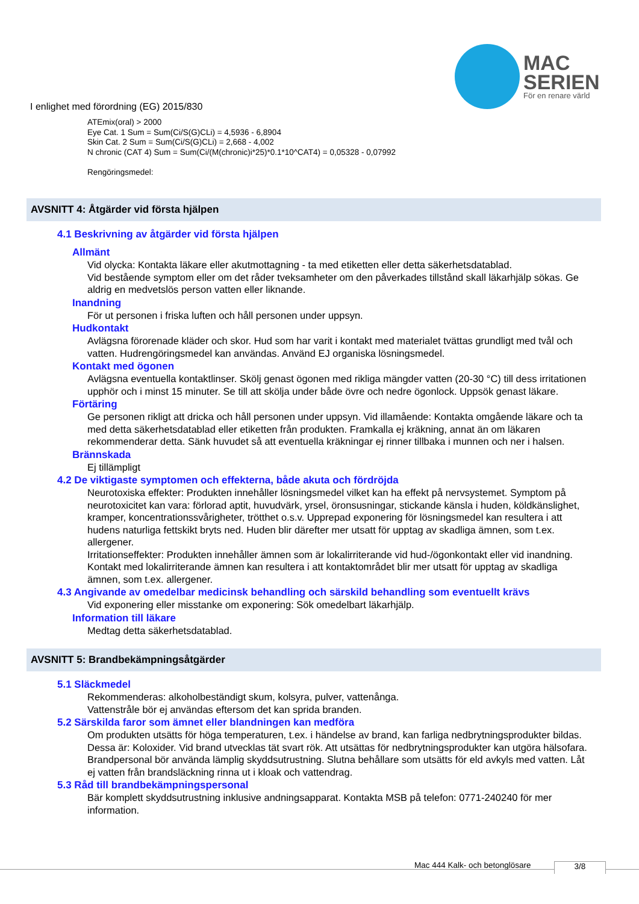MAC
SERIEN
För en renare värld
I enlighet med förordning (EG) 2015/830
ATEmix(oral) > 2000
Eye Cat. 1 Sum = Sum(Ci/S(G)CLi) = 4,5936 - 6,8904
Skin Cat. 2 Sum = Sum(Ci/S(G)CLi) = 2,668 - 4,002
N chronic (CAT 4) Sum = Sum(Ci/(M(chronic)i*25)*0.1*10^CAT4) = 0,05328 - 0,07992
Rengöringsmedel:
AVSNITT 4: Åtgärder vid första hjälpen
4.1 Beskrivning av åtgärder vid första hjälpen
Allmänt
Vid olycka: Kontakta läkare eller akutmottagning - ta med etiketten eller detta säkerhetsdatablad.
Vid bestående symptom eller om det råder tveksamheter om den påverkades tillstånd skall läkarhjälp sökas. Ge aldrig en medvetslös person vatten eller liknande.
Inandning
För ut personen i friska luften och håll personen under uppsyn.
Hudkontakt
Avlägsna förorenade kläder och skor. Hud som har varit i kontakt med materialet tvättas grundligt med tvål och vatten. Hudrengöringsmedel kan användas. Använd EJ organiska lösningsmedel.
Kontakt med ögonen
Avlägsna eventuella kontaktlinser. Skölj genast ögonen med rikliga mängder vatten (20-30 °C) till dess irritationen upphör och i minst 15 minuter. Se till att skölja under både övre och nedre ögonlock. Uppsök genast läkare.
Förtäring
Ge personen rikligt att dricka och håll personen under uppsyn. Vid illamående: Kontakta omgående läkare och ta med detta säkerhetsdatablad eller etiketten från produkten. Framkalla ej kräkning, annat än om läkaren rekommenderar detta. Sänk huvudet så att eventuella kräkningar ej rinner tillbaka i munnen och ner i halsen.
Brännskada
Ej tillämpligt
4.2 De viktigaste symptomen och effekterna, både akuta och fördröjda
Neurotoxiska effekter: Produkten innehåller lösningsmedel vilket kan ha effekt på nervsystemet. Symptom på neurotoxicitet kan vara: förlorad aptit, huvudvärk, yrsel, öronsusningar, stickande känsla i huden, köldkänslighet, kramper, koncentrationssvårigheter, trötthet o.s.v. Upprepad exponering för lösningsmedel kan resultera i att hudens naturliga fettskikt bryts ned. Huden blir därefter mer utsatt för upptag av skadliga ämnen, som t.ex. allergener.
Irritationseffekter: Produkten innehåller ämnen som är lokalirriterande vid hud-/ögonkontakt eller vid inandning. Kontakt med lokalirriterande ämnen kan resultera i att kontaktområdet blir mer utsatt för upptag av skadliga ämnen, som t.ex. allergener.
4.3 Angivande av omedelbar medicinsk behandling och särskild behandling som eventuellt krävs
Vid exponering eller misstanke om exponering: Sök omedelbart läkarhjälp.
Information till läkare
Medtag detta säkerhetsdatablad.
AVSNITT 5: Brandbekämpningsåtgärder
5.1 Släckmedel
Rekommenderas: alkoholbeständigt skum, kolsyra, pulver, vattenånga.
Vattenstråle bör ej användas eftersom det kan sprida branden.
5.2 Särskilda faror som ämnet eller blandningen kan medföra
Om produkten utsätts för höga temperaturen, t.ex. i händelse av brand, kan farliga nedbrytningsprodukter bildas. Dessa är: Koloxider. Vid brand utvecklas tät svart rök. Att utsättas för nedbrytningsprodukter kan utgöra hälsofara. Brandpersonal bör använda lämplig skyddsutrustning. Slutna behållare som utsätts för eld avkyls med vatten. Låt ej vatten från brandsläckning rinna ut i kloak och vattendrag.
5.3 Råd till brandbekämpningspersonal
Bär komplett skyddsutrustning inklusive andningsapparat. Kontakta MSB på telefon: 0771-240240 för mer information.
Mac 444 Kalk- och betonglösare 3/8